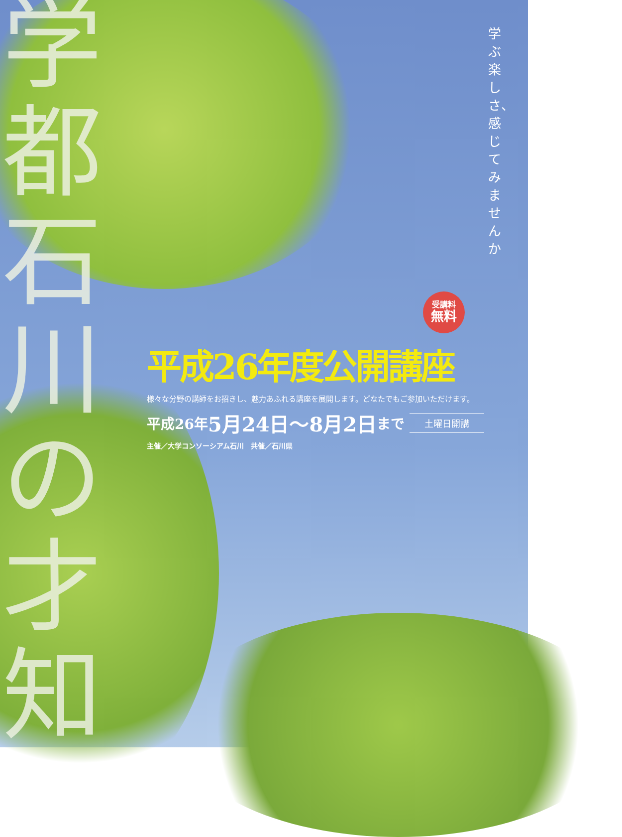学都石川の才知
学ぶ楽しさ、感じてみませんか
受講料
無料
平成26年度公開講座
様々な分野の講師をお招きし、魅力あふれる講座を展開します。どなたでもご参加いただけます。
平成26年 5月24日～8月2日 まで
土曜日開講
主催／大学コンソーシアム石川　共催／石川県